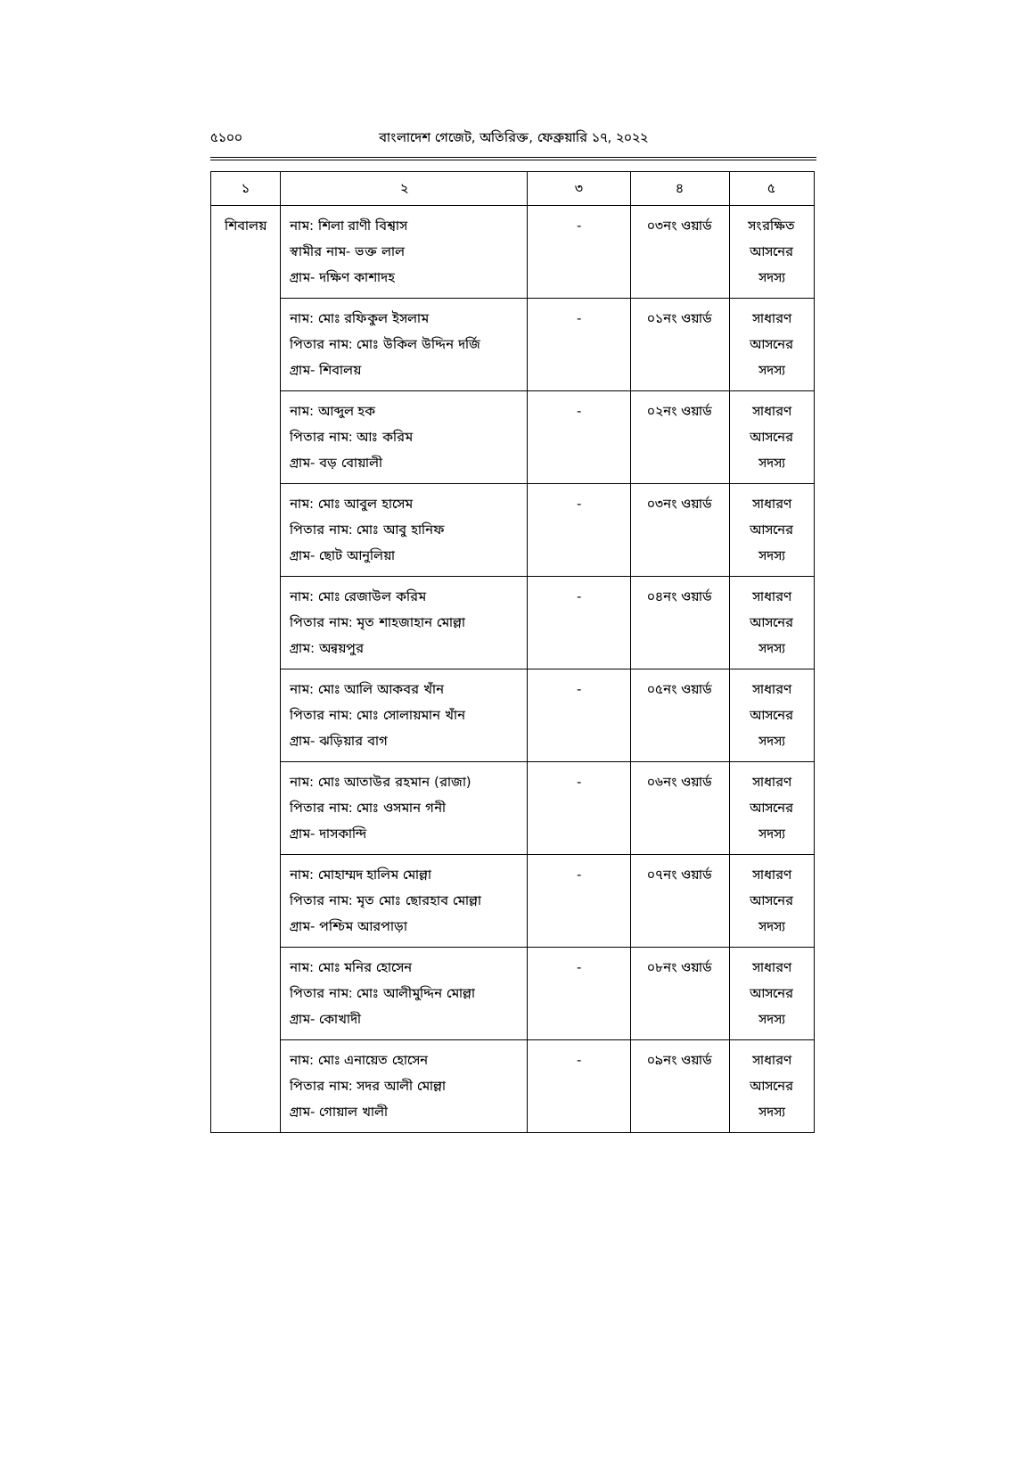৫১০০ বাংলাদেশ গেজেট, অতিরিক্ত, ফেব্রুয়ারি ১৭, ২০২২
| ১ | ২ | ৩ | ৪ | ৫ |
| --- | --- | --- | --- | --- |
| শিবালয় | নাম: শিলা রাণী বিশ্বাস স্বামীর নাম- ভক্ত লাল গ্রাম- দক্ষিণ কাশাদহ | - | ০৩নং ওয়ার্ড | সংরক্ষিত আসনের সদস্য |
| | নাম: মোঃ রফিকুল ইসলাম পিতার নাম: মোঃ উকিল উদ্দিন দর্জি গ্রাম- শিবালয় | - | ০১নং ওয়ার্ড | সাধারণ আসনের সদস্য |
| | নাম: আব্দুল হক পিতার নাম: আঃ করিম গ্রাম- বড় বোয়ালী | - | ০২নং ওয়ার্ড | সাধারণ আসনের সদস্য |
| | নাম: মোঃ আবুল হাসেম পিতার নাম: মোঃ আবু হানিফ গ্রাম- ছোট আনুলিয়া | - | ০৩নং ওয়ার্ড | সাধারণ আসনের সদস্য |
| | নাম: মোঃ রেজাউল করিম পিতার নাম: মৃত শাহজাহান মোল্লা গ্রাম: অন্বয়পুর | - | ০৪নং ওয়ার্ড | সাধারণ আসনের সদস্য |
| | নাম: মোঃ আলি আকবর খাঁন পিতার নাম: মোঃ সোলায়মান খাঁন গ্রাম- ঝড়িয়ার বাগ | - | ০৫নং ওয়ার্ড | সাধারণ আসনের সদস্য |
| | নাম: মোঃ আতাউর রহমান (রাজা) পিতার নাম: মোঃ ওসমান গনী গ্রাম- দাসকান্দি | - | ০৬নং ওয়ার্ড | সাধারণ আসনের সদস্য |
| | নাম: মোহাম্মদ হালিম মোল্লা পিতার নাম: মৃত মোঃ ছোরহাব মোল্লা গ্রাম- পশ্চিম আরপাড়া | - | ০৭নং ওয়ার্ড | সাধারণ আসনের সদস্য |
| | নাম: মোঃ মনির হোসেন পিতার নাম: মোঃ আলীমুদ্দিন মোল্লা গ্রাম- কোখাদী | - | ০৮নং ওয়ার্ড | সাধারণ আসনের সদস্য |
| | নাম: মোঃ এনায়েত হোসেন পিতার নাম: সদর আলী মোল্লা গ্রাম- গোয়াল খালী | - | ০৯নং ওয়ার্ড | সাধারণ আসনের সদস্য |